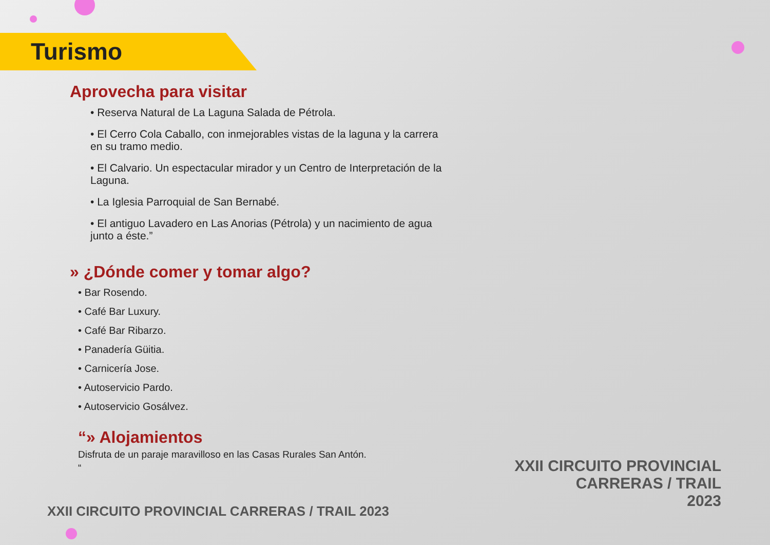Turismo
Aprovecha para visitar
• Reserva Natural de La Laguna Salada de Pétrola.
• El Cerro Cola Caballo, con inmejorables vistas de la laguna y la carrera en su tramo medio.
• El Calvario. Un espectacular mirador y un Centro de Interpretación de la Laguna.
• La Iglesia Parroquial de San Bernabé.
• El antiguo Lavadero en Las Anorias (Pétrola) y un nacimiento de agua junto a éste.”
» ¿Dónde comer y tomar algo?
• Bar Rosendo.
• Café Bar Luxury.
• Café Bar Ribarzo.
• Panadería Güitia.
• Carnicería Jose.
• Autoservicio Pardo.
• Autoservicio Gosálvez.
“» Alojamientos
Disfruta de un paraje maravilloso en las Casas Rurales San Antón.
“
XXII CIRCUITO PROVINCIAL CARRERAS / TRAIL 2023
XXII CIRCUITO PROVINCIAL
CARRERAS / TRAIL
2023